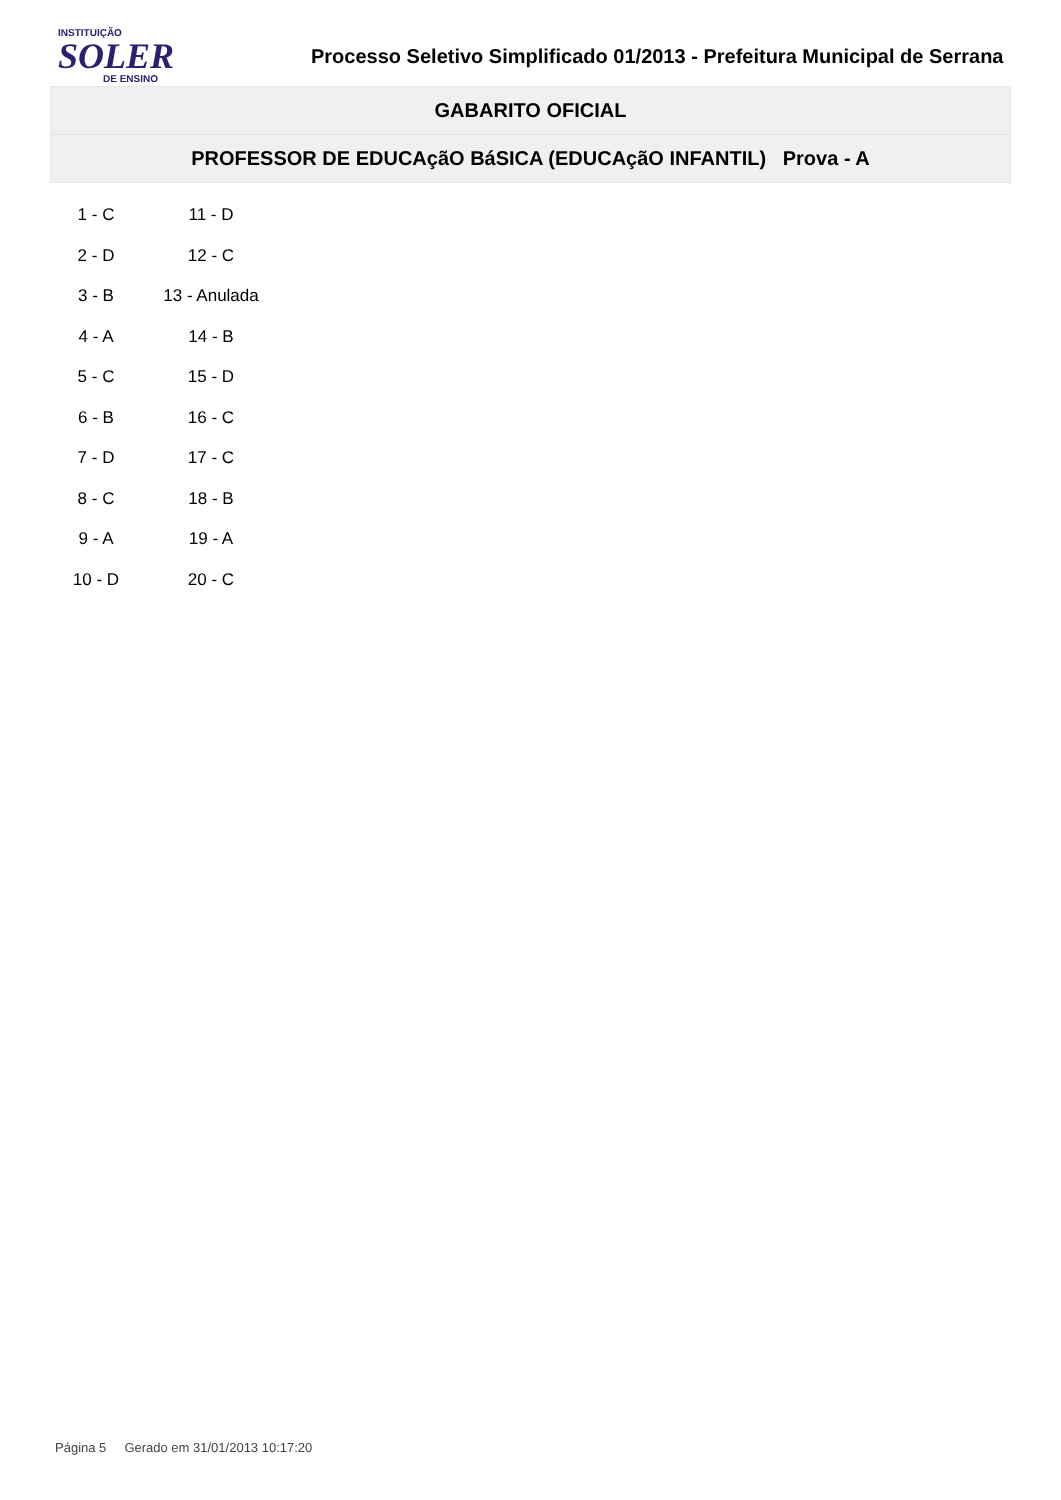INSTITUIÇÃO
SOLER
DE ENSINO
Processo Seletivo Simplificado 01/2013 - Prefeitura Municipal de Serrana
GABARITO OFICIAL
PROFESSOR DE EDUCAçãO BáSICA (EDUCAçãO INFANTIL) Prova - A
| 1 - C | 11 - D |
| 2 - D | 12 - C |
| 3 - B | 13 - Anulada |
| 4 - A | 14 - B |
| 5 - C | 15 - D |
| 6 - B | 16 - C |
| 7 - D | 17 - C |
| 8 - C | 18 - B |
| 9 - A | 19 - A |
| 10 - D | 20 - C |
Página 5 Gerado em 31/01/2013 10:17:20